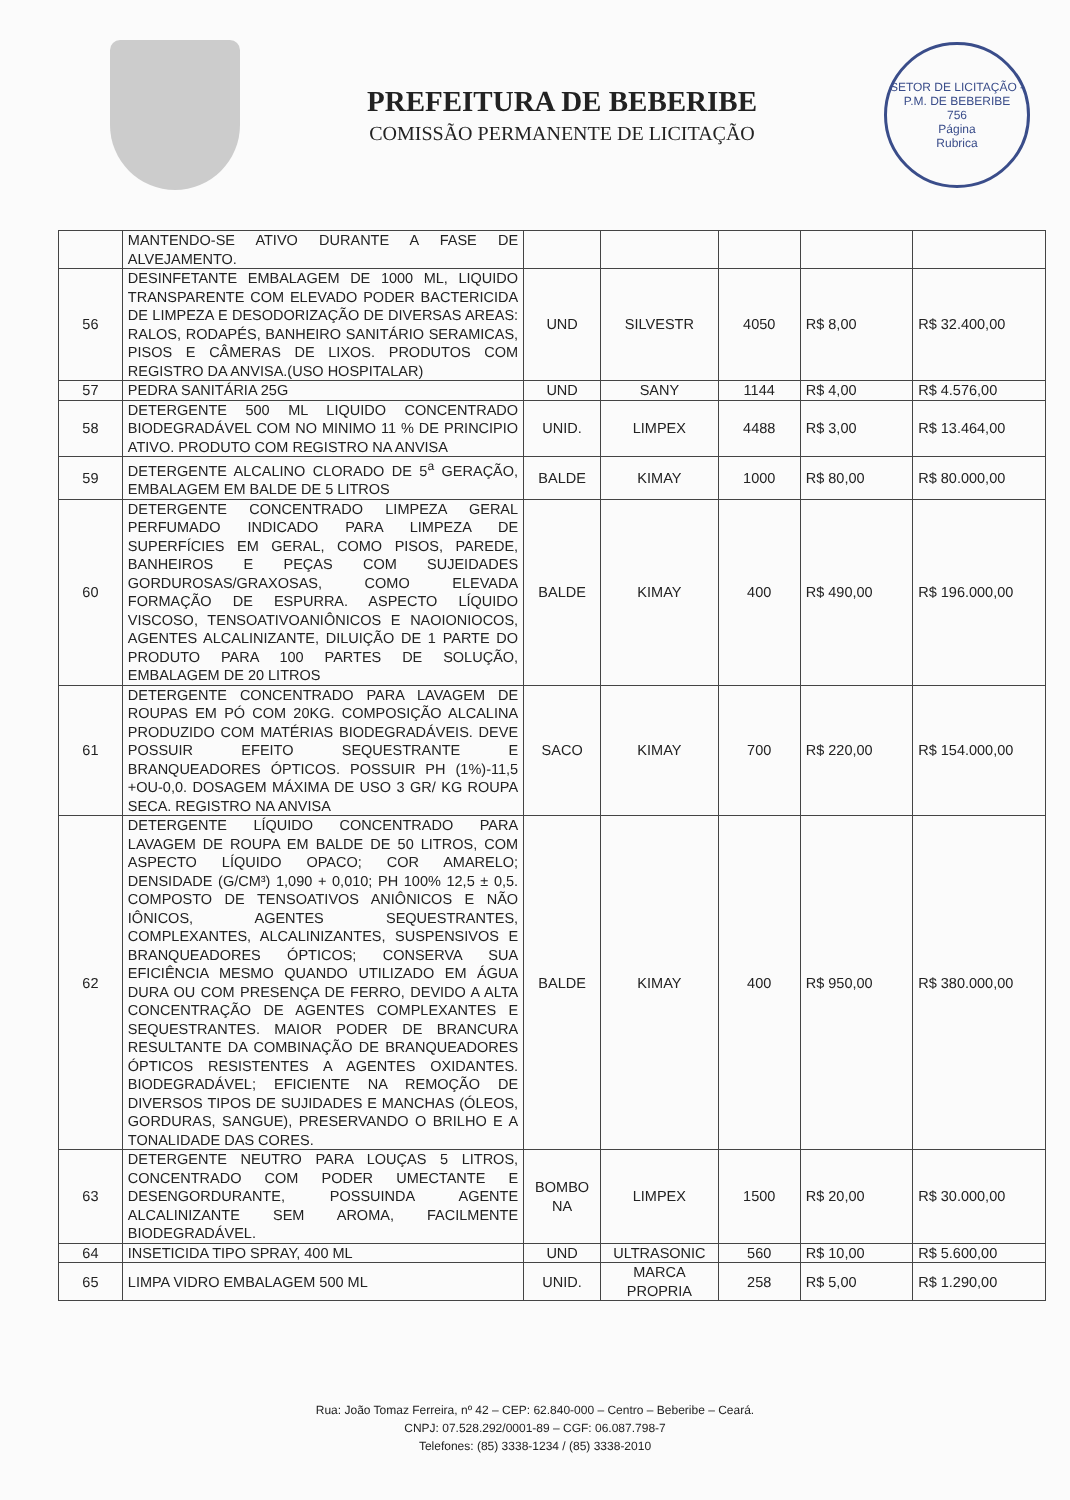PREFEITURA DE BEBERIBE
COMISSÃO PERMANENTE DE LICITAÇÃO
SETOR DE LICITAÇÃO - P.M. DE BEBERIBE
756
Página
Rubrica
| | MANTENDO-SE ATIVO DURANTE A FASE DE ALVEJAMENTO. | | | | | |
| 56 | DESINFETANTE EMBALAGEM DE 1000 ML, LIQUIDO TRANSPARENTE COM ELEVADO PODER BACTERICIDA DE LIMPEZA E DESODORIZAÇÃO DE DIVERSAS AREAS: RALOS, RODAPÉS, BANHEIRO SANITÁRIO SERAMICAS, PISOS E CÂMERAS DE LIXOS. PRODUTOS COM REGISTRO DA ANVISA.(USO HOSPITALAR) | UND | SILVESTR | 4050 | R$ 8,00 | R$ 32.400,00 |
| 57 | PEDRA SANITÁRIA 25G | UND | SANY | 1144 | R$ 4,00 | R$ 4.576,00 |
| 58 | DETERGENTE 500 ML LIQUIDO CONCENTRADO BIODEGRADÁVEL COM NO MINIMO 11 % DE PRINCIPIO ATIVO. PRODUTO COM REGISTRO NA ANVISA | UNID. | LIMPEX | 4488 | R$ 3,00 | R$ 13.464,00 |
| 59 | DETERGENTE ALCALINO CLORADO DE 5<sup>a</sup> GERAÇÃO, EMBALAGEM EM BALDE DE 5 LITROS | BALDE | KIMAY | 1000 | R$ 80,00 | R$ 80.000,00 |
| 60 | DETERGENTE CONCENTRADO LIMPEZA GERAL PERFUMADO INDICADO PARA LIMPEZA DE SUPERFÍCIES EM GERAL, COMO PISOS, PAREDE, BANHEIROS E PEÇAS COM SUJEIDADES GORDUROSAS/GRAXOSAS, COMO ELEVADA FORMAÇÃO DE ESPURRA. ASPECTO LÍQUIDO VISCOSO, TENSOATIVOANIÔNICOS E NAOIONIOCOS, AGENTES ALCALINIZANTE, DILUIÇÃO DE 1 PARTE DO PRODUTO PARA 100 PARTES DE SOLUÇÃO, EMBALAGEM DE 20 LITROS | BALDE | KIMAY | 400 | R$ 490,00 | R$ 196.000,00 |
| 61 | DETERGENTE CONCENTRADO PARA LAVAGEM DE ROUPAS EM PÓ COM 20KG. COMPOSIÇÃO ALCALINA PRODUZIDO COM MATÉRIAS BIODEGRADÁVEIS. DEVE POSSUIR EFEITO SEQUESTRANTE E BRANQUEADORES ÓPTICOS. POSSUIR PH (1%)-11,5 +OU-0,0. DOSAGEM MÁXIMA DE USO 3 GR/ KG ROUPA SECA. REGISTRO NA ANVISA | SACO | KIMAY | 700 | R$ 220,00 | R$ 154.000,00 |
| 62 | DETERGENTE LÍQUIDO CONCENTRADO PARA LAVAGEM DE ROUPA EM BALDE DE 50 LITROS, COM ASPECTO LÍQUIDO OPACO; COR AMARELO; DENSIDADE (G/CM³) 1,090 + 0,010; PH 100% 12,5 ± 0,5. COMPOSTO DE TENSOATIVOS ANIÔNICOS E NÃO IÔNICOS, AGENTES SEQUESTRANTES, COMPLEXANTES, ALCALINIZANTES, SUSPENSIVOS E BRANQUEADORES ÓPTICOS; CONSERVA SUA EFICIÊNCIA MESMO QUANDO UTILIZADO EM ÁGUA DURA OU COM PRESENÇA DE FERRO, DEVIDO A ALTA CONCENTRAÇÃO DE AGENTES COMPLEXANTES E SEQUESTRANTES. MAIOR PODER DE BRANCURA RESULTANTE DA COMBINAÇÃO DE BRANQUEADORES ÓPTICOS RESISTENTES A AGENTES OXIDANTES. BIODEGRADÁVEL; EFICIENTE NA REMOÇÃO DE DIVERSOS TIPOS DE SUJIDADES E MANCHAS (ÓLEOS, GORDURAS, SANGUE), PRESERVANDO O BRILHO E A TONALIDADE DAS CORES. | BALDE | KIMAY | 400 | R$ 950,00 | R$ 380.000,00 |
| 63 | DETERGENTE NEUTRO PARA LOUÇAS 5 LITROS, CONCENTRADO COM PODER UMECTANTE E DESENGORDURANTE, POSSUINDA AGENTE ALCALINIZANTE SEM AROMA, FACILMENTE BIODEGRADÁVEL. | BOMBO NA | LIMPEX | 1500 | R$ 20,00 | R$ 30.000,00 |
| 64 | INSETICIDA TIPO SPRAY, 400 ML | UND | ULTRASONIC | 560 | R$ 10,00 | R$ 5.600,00 |
| 65 | LIMPA VIDRO EMBALAGEM 500 ML | UNID. | MARCA PROPRIA | 258 | R$ 5,00 | R$ 1.290,00 |
Rua: João Tomaz Ferreira, nº 42 – CEP: 62.840-000 – Centro – Beberibe – Ceará.
CNPJ: 07.528.292/0001-89 – CGF: 06.087.798-7
Telefones: (85) 3338-1234 / (85) 3338-2010